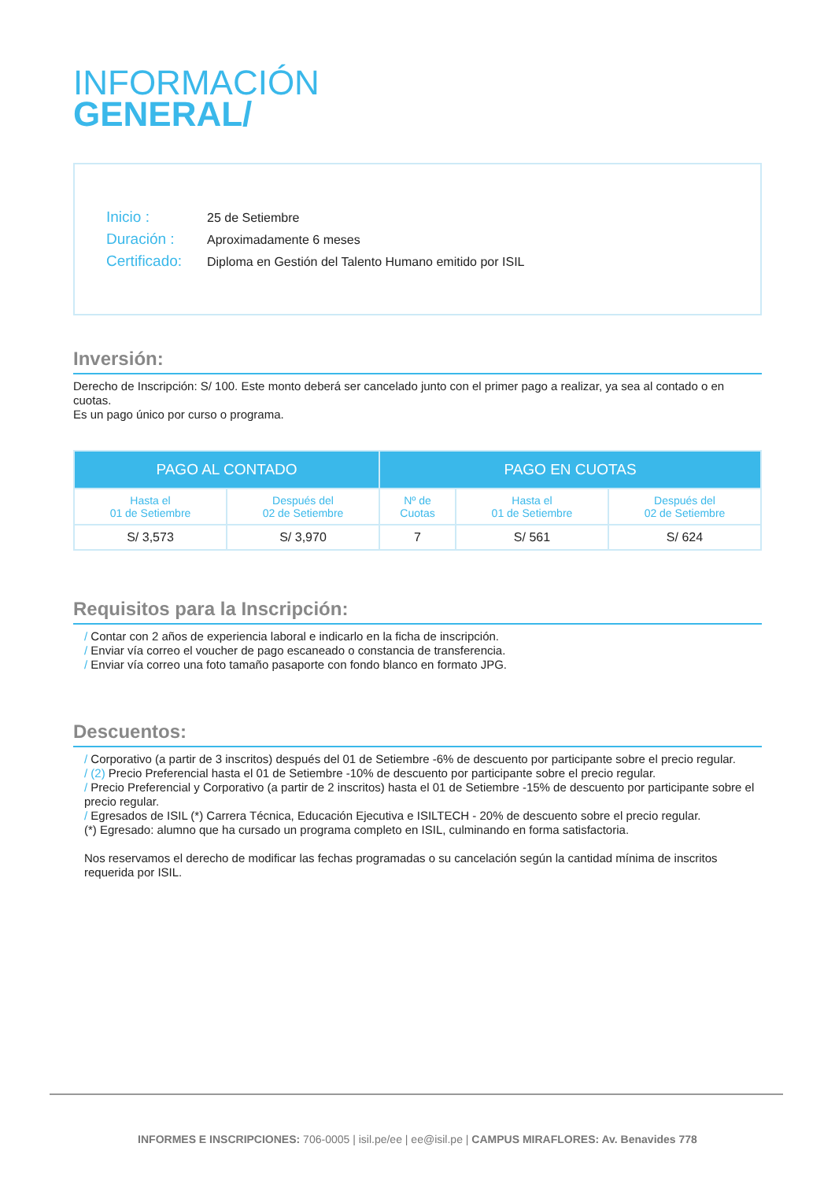INFORMACIÓN
GENERAL/
Inicio : 25 de Setiembre
Duración : Aproximadamente 6 meses
Certificado: Diploma en Gestión del Talento Humano emitido por ISIL
Inversión:
Derecho de Inscripción: S/ 100. Este monto deberá ser cancelado junto con el primer pago a realizar, ya sea al contado o en cuotas.
Es un pago único por curso o programa.
| PAGO AL CONTADO | | PAGO EN CUOTAS | | |
| --- | --- | --- | --- | --- |
| Hasta el 01 de Setiembre | Después del 02 de Setiembre | Nº de Cuotas | Hasta el 01 de Setiembre | Después del 02 de Setiembre |
| S/ 3,573 | S/ 3,970 | 7 | S/ 561 | S/ 624 |
Requisitos para la Inscripción:
/ Contar con 2 años de experiencia laboral e indicarlo en la ficha de inscripción.
/ Enviar vía correo el voucher de pago escaneado o constancia de transferencia.
/ Enviar vía correo una foto tamaño pasaporte con fondo blanco en formato JPG.
Descuentos:
/ Corporativo (a partir de 3 inscritos) después del 01 de Setiembre -6% de descuento por participante sobre el precio regular.
/ (2) Precio Preferencial hasta el 01 de Setiembre -10% de descuento por participante sobre el precio regular.
/ Precio Preferencial y Corporativo (a partir de 2 inscritos) hasta el 01 de Setiembre -15% de descuento por participante sobre el precio regular.
/ Egresados de ISIL (*) Carrera Técnica, Educación Ejecutiva e ISILTECH - 20% de descuento sobre el precio regular.
(*) Egresado: alumno que ha cursado un programa completo en ISIL, culminando en forma satisfactoria.
Nos reservamos el derecho de modificar las fechas programadas o su cancelación según la cantidad mínima de inscritos requerida por ISIL.
INFORMES E INSCRIPCIONES: 706-0005 | isil.pe/ee | ee@isil.pe | CAMPUS MIRAFLORES: Av. Benavides 778